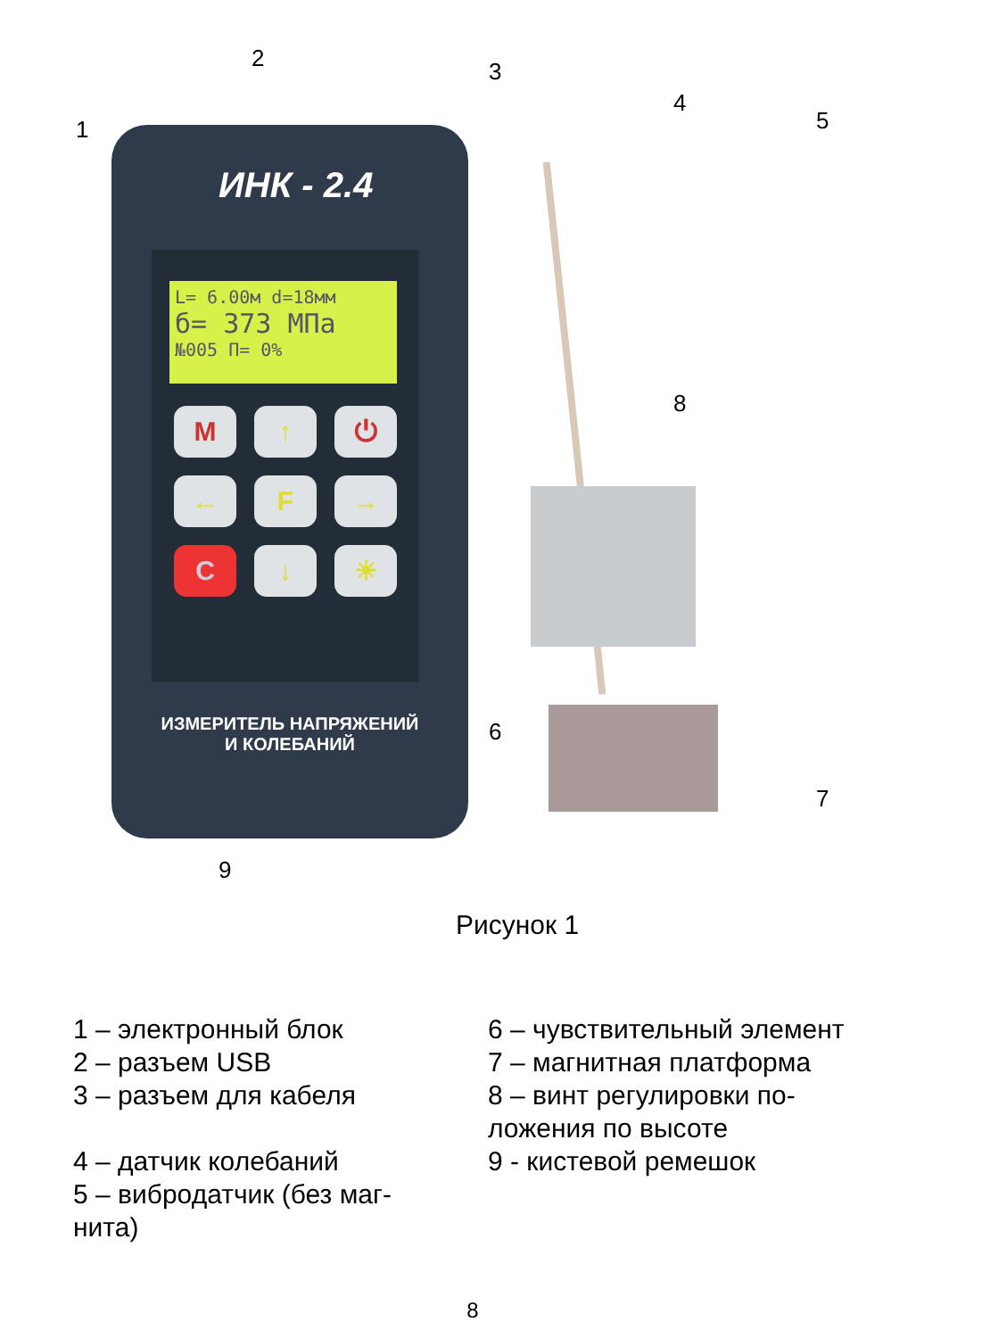ИНК - 2.4
L= 6.00м d=18мм
б= 373 МПа
№005 П= 0%
M
↑
⏻
←
F
→
C
↓
☀
ИЗМЕРИТЕЛЬ НАПРЯЖЕНИЙ
И КОЛЕБАНИЙ
2 3
1
4
5
8
6
7
9
Рисунок 1
1 – электронный блок
2 – разъем USB
3 – разъем для кабеля
4 – датчик колебаний
5 – вибродатчик (без маг-
нита)
6 – чувствительный элемент
7 – магнитная платформа
8 – винт регулировки по-
ложения по высоте
9 - кистевой ремешок
8